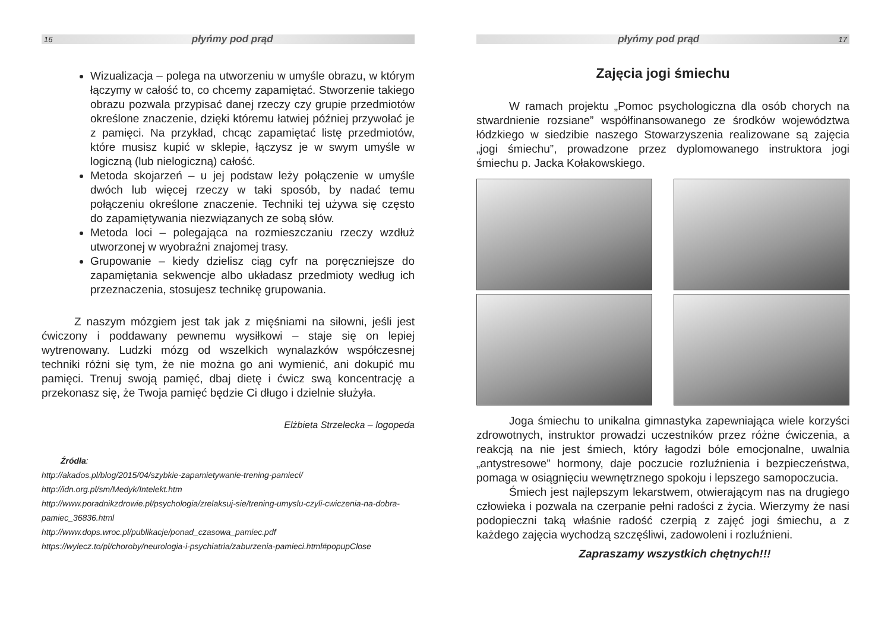16 płyńmy pod prąd
Wizualizacja – polega na utworzeniu w umyśle obrazu, w którym łączymy w całość to, co chcemy zapamiętać. Stworzenie takiego obrazu pozwala przypisać danej rzeczy czy grupie przedmiotów określone znaczenie, dzięki któremu łatwiej później przywołać je z pamięci. Na przykład, chcąc zapamiętać listę przedmiotów, które musisz kupić w sklepie, łączysz je w swym umyśle w logiczną (lub nielogiczną) całość.
Metoda skojarzeń – u jej podstaw leży połączenie w umyśle dwóch lub więcej rzeczy w taki sposób, by nadać temu połączeniu określone znaczenie. Techniki tej używa się często do zapamiętywania niezwiązanych ze sobą słów.
Metoda loci – polegająca na rozmieszczaniu rzeczy wzdłuż utworzonej w wyobraźni znajomej trasy.
Grupowanie – kiedy dzielisz ciąg cyfr na poręczniejsze do zapamiętania sekwencje albo układasz przedmioty według ich przeznaczenia, stosujesz technikę grupowania.
Z naszym mózgiem jest tak jak z mięśniami na siłowni, jeśli jest ćwiczony i poddawany pewnemu wysiłkowi – staje się on lepiej wytrenowany. Ludzki mózg od wszelkich wynalazków współczesnej techniki różni się tym, że nie można go ani wymienić, ani dokupić mu pamięci. Trenuj swoją pamięć, dbaj dietę i ćwicz swą koncentrację a przekonasz się, że Twoja pamięć będzie Ci długo i dzielnie służyła.
Elżbieta Strzelecka – logopeda
Źródła:
http://akados.pl/blog/2015/04/szybkie-zapamietywanie-trening-pamieci/
http://idn.org.pl/sm/Medyk/Intelekt.htm
http://www.poradnikzdrowie.pl/psychologia/zrelaksuj-sie/trening-umyslu-czyli-cwiczenia-na-dobra-pamiec_36836.html
http://www.dops.wroc.pl/publikacje/ponad_czasowa_pamiec.pdf
https://wylecz.to/pl/choroby/neurologia-i-psychiatria/zaburzenia-pamieci.html#popupClose
płyńmy pod prąd 17
Zajęcia jogi śmiechu
W ramach projektu „Pomoc psychologiczna dla osób chorych na stwardnienie rozsiane” współfinansowanego ze środków województwa łódzkiego w siedzibie naszego Stowarzyszenia realizowane są zajęcia „jogi śmiechu”, prowadzone przez dyplomowanego instruktora jogi śmiechu p. Jacka Kołakowskiego.
Joga śmiechu to unikalna gimnastyka zapewniająca wiele korzyści zdrowotnych, instruktor prowadzi uczestników przez różne ćwiczenia, a reakcją na nie jest śmiech, który łagodzi bóle emocjonalne, uwalnia „antystresowe” hormony, daje poczucie rozluźnienia i bezpieczeństwa, pomaga w osiągnięciu wewnętrznego spokoju i lepszego samopoczucia.
Śmiech jest najlepszym lekarstwem, otwierającym nas na drugiego człowieka i pozwala na czerpanie pełni radości z życia. Wierzymy że nasi podopieczni taką właśnie radość czerpią z zajęć jogi śmiechu, a z każdego zajęcia wychodzą szczęśliwi, zadowoleni i rozluźnieni.
Zapraszamy wszystkich chętnych!!!